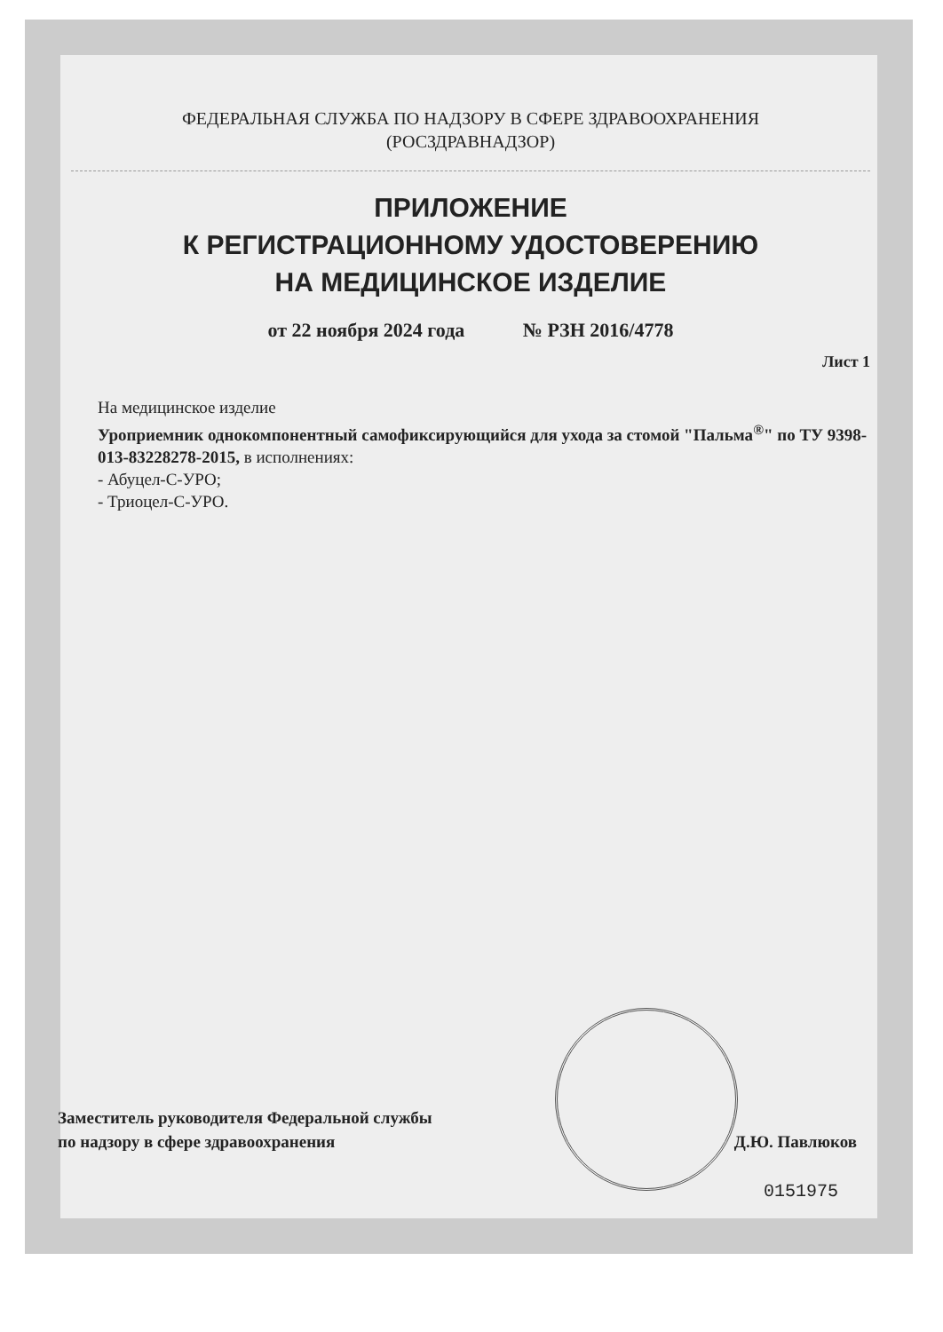ФЕДЕРАЛЬНАЯ СЛУЖБА ПО НАДЗОРУ В СФЕРЕ ЗДРАВООХРАНЕНИЯ
(РОСЗДРАВНАДЗОР)
ПРИЛОЖЕНИЕ
К РЕГИСТРАЦИОННОМУ УДОСТОВЕРЕНИЮ
НА МЕДИЦИНСКОЕ ИЗДЕЛИЕ
от 22 ноября 2024 года № РЗН 2016/4778
Лист 1
На медицинское изделие
Уроприемник однокомпонентный самофиксирующийся для ухода за стомой "Пальма<sup>®</sup>" по ТУ 9398-013-83228278-2015, в исполнениях:
- Абуцел-С-УРО;
- Триоцел-С-УРО.
Заместитель руководителя Федеральной службы
по надзору в сфере здравоохранения
Д.Ю. Павлюков
0151975